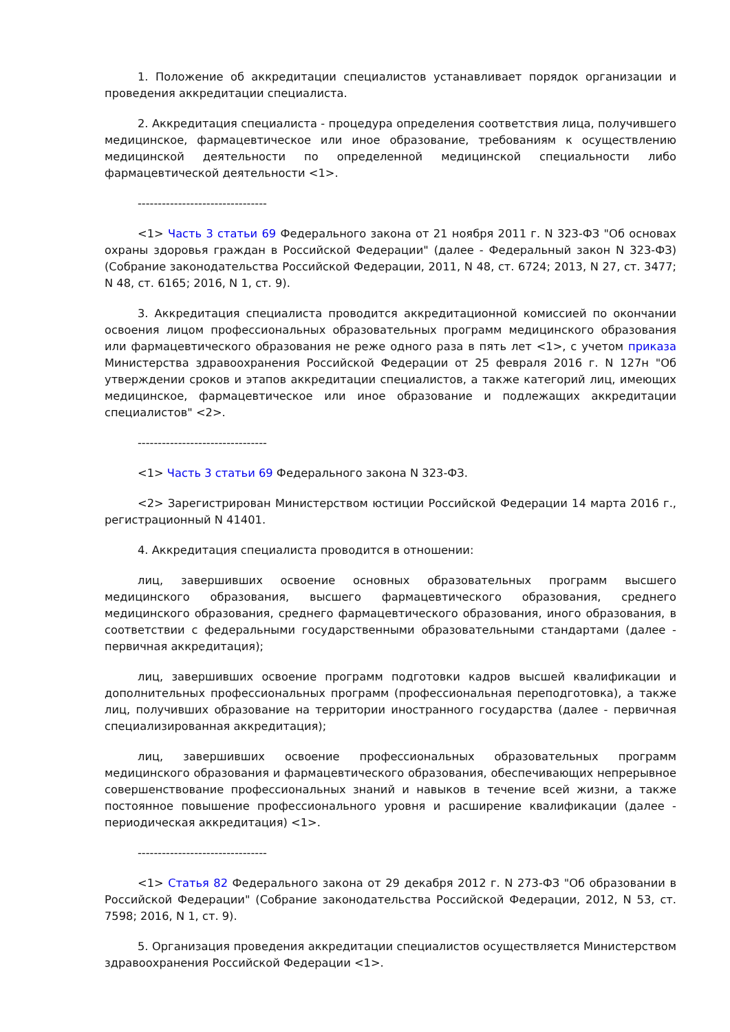1. Положение об аккредитации специалистов устанавливает порядок организации и проведения аккредитации специалиста.
2. Аккредитация специалиста - процедура определения соответствия лица, получившего медицинское, фармацевтическое или иное образование, требованиям к осуществлению медицинской деятельности по определенной медицинской специальности либо фармацевтической деятельности <1>.
--------------------------------
<1> Часть 3 статьи 69 Федерального закона от 21 ноября 2011 г. N 323-ФЗ "Об основах охраны здоровья граждан в Российской Федерации" (далее - Федеральный закон N 323-ФЗ) (Собрание законодательства Российской Федерации, 2011, N 48, ст. 6724; 2013, N 27, ст. 3477; N 48, ст. 6165; 2016, N 1, ст. 9).
3. Аккредитация специалиста проводится аккредитационной комиссией по окончании освоения лицом профессиональных образовательных программ медицинского образования или фармацевтического образования не реже одного раза в пять лет <1>, с учетом приказа Министерства здравоохранения Российской Федерации от 25 февраля 2016 г. N 127н "Об утверждении сроков и этапов аккредитации специалистов, а также категорий лиц, имеющих медицинское, фармацевтическое или иное образование и подлежащих аккредитации специалистов" <2>.
--------------------------------
<1> Часть 3 статьи 69 Федерального закона N 323-ФЗ.
<2> Зарегистрирован Министерством юстиции Российской Федерации 14 марта 2016 г., регистрационный N 41401.
4. Аккредитация специалиста проводится в отношении:
лиц, завершивших освоение основных образовательных программ высшего медицинского образования, высшего фармацевтического образования, среднего медицинского образования, среднего фармацевтического образования, иного образования, в соответствии с федеральными государственными образовательными стандартами (далее - первичная аккредитация);
лиц, завершивших освоение программ подготовки кадров высшей квалификации и дополнительных профессиональных программ (профессиональная переподготовка), а также лиц, получивших образование на территории иностранного государства (далее - первичная специализированная аккредитация);
лиц, завершивших освоение профессиональных образовательных программ медицинского образования и фармацевтического образования, обеспечивающих непрерывное совершенствование профессиональных знаний и навыков в течение всей жизни, а также постоянное повышение профессионального уровня и расширение квалификации (далее - периодическая аккредитация) <1>.
--------------------------------
<1> Статья 82 Федерального закона от 29 декабря 2012 г. N 273-ФЗ "Об образовании в Российской Федерации" (Собрание законодательства Российской Федерации, 2012, N 53, ст. 7598; 2016, N 1, ст. 9).
5. Организация проведения аккредитации специалистов осуществляется Министерством здравоохранения Российской Федерации <1>.